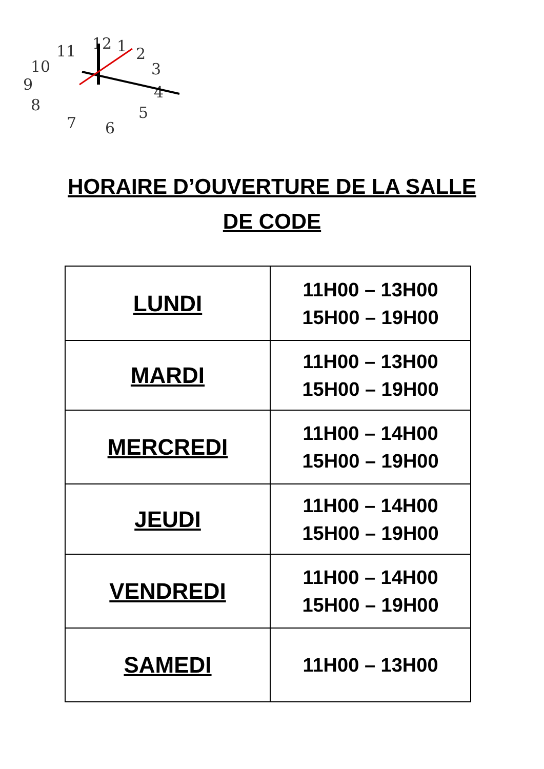12
1
2
3
4
5
6
7
8
9
10
11
HORAIRE D’OUVERTURE DE LA SALLE
DE CODE
| LUNDI | 11H00 – 13H00 15H00 – 19H00 |
| MARDI | 11H00 – 13H00 15H00 – 19H00 |
| MERCREDI | 11H00 – 14H00 15H00 – 19H00 |
| JEUDI | 11H00 – 14H00 15H00 – 19H00 |
| VENDREDI | 11H00 – 14H00 15H00 – 19H00 |
| SAMEDI | 11H00 – 13H00 |